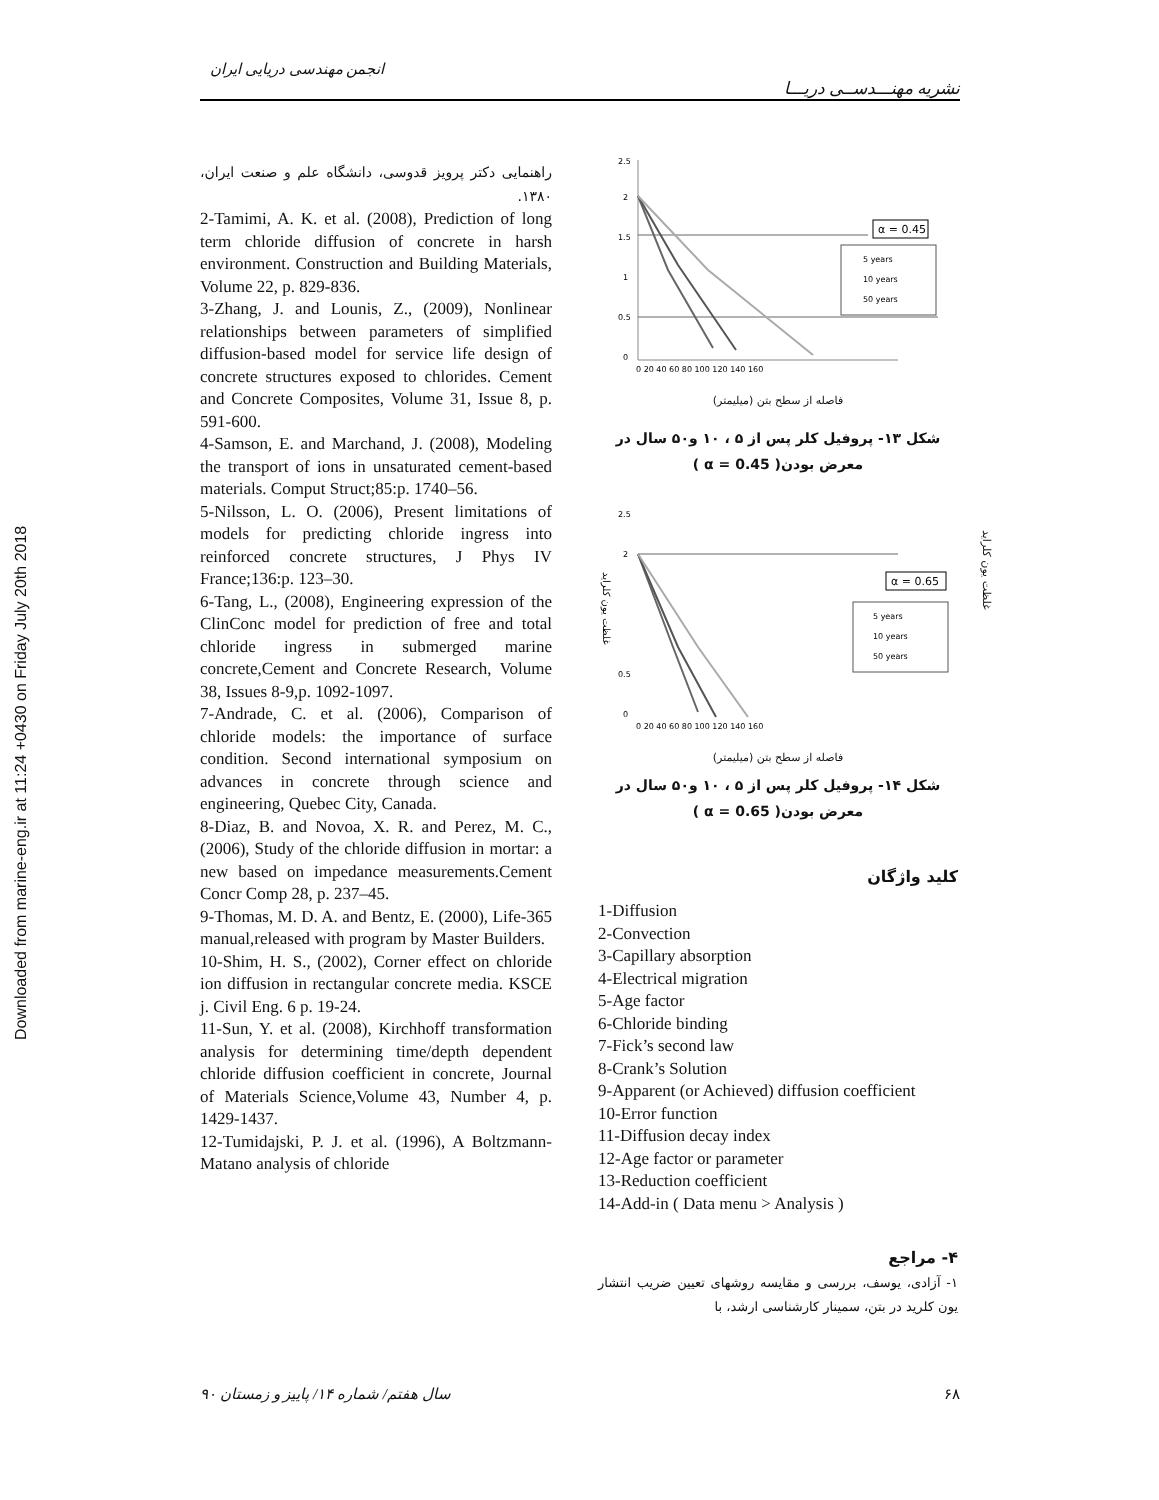Downloaded from marine-eng.ir at 11:24 +0430 on Friday July 20th 2018
انجمن مهندسی دریایی ایران
نشریه مهنـــدســی دریـــا
راهنمایی دکتر پرویز قدوسی، دانشگاه علم و صنعت ایران، ۱۳۸۰.
2-Tamimi, A. K. et al. (2008), Prediction of long term chloride diffusion of concrete in harsh environment. Construction and Building Materials, Volume 22, p. 829-836.
3-Zhang, J. and Lounis, Z., (2009), Nonlinear relationships between parameters of simplified diffusion-based model for service life design of concrete structures exposed to chlorides. Cement and Concrete Composites, Volume 31, Issue 8, p. 591-600.
4-Samson, E. and Marchand, J. (2008), Modeling the transport of ions in unsaturated cement-based materials. Comput Struct;85:p. 1740–56.
5-Nilsson, L. O. (2006), Present limitations of models for predicting chloride ingress into reinforced concrete structures, J Phys IV France;136:p. 123–30.
6-Tang, L., (2008), Engineering expression of the ClinConc model for prediction of free and total chloride ingress in submerged marine concrete,Cement and Concrete Research, Volume 38, Issues 8-9,p. 1092-1097.
7-Andrade, C. et al. (2006), Comparison of chloride models: the importance of surface condition. Second international symposium on advances in concrete through science and engineering, Quebec City, Canada.
8-Diaz, B. and Novoa, X. R. and Perez, M. C., (2006), Study of the chloride diffusion in mortar: a new based on impedance measurements.Cement Concr Comp 28, p. 237–45.
9-Thomas, M. D. A. and Bentz, E. (2000), Life-365 manual,released with program by Master Builders.
10-Shim, H. S., (2002), Corner effect on chloride ion diffusion in rectangular concrete media. KSCE j. Civil Eng. 6 p. 19-24.
11-Sun, Y. et al. (2008), Kirchhoff transformation analysis for determining time/depth dependent chloride diffusion coefficient in concrete, Journal of Materials Science,Volume 43, Number 4, p. 1429-1437.
12-Tumidajski, P. J. et al. (1996), A Boltzmann-Matano analysis of chloride
2.5
2
1.5
1
0.5
0
0 20 40 60 80 100 120 140 160
α = 0.45
5 years
10 years
50 years
فاصله از سطح بتن (میلیمتر)
شکل ۱۳- پروفیل کلر پس از ۵ ، ۱۰ و۵۰ سال در معرض بودن( α = 0.45 )
2.5
2
0.5
0
غلظت یون کلراید
0 20 40 60 80 100 120 140 160
α = 0.65
5 years
10 years
50 years
فاصله از سطح بتن (میلیمتر)
شکل ۱۴- پروفیل کلر پس از ۵ ، ۱۰ و۵۰ سال در معرض بودن( α = 0.65 )
کلید واژگان
1-Diffusion
2-Convection
3-Capillary absorption
4-Electrical migration
5-Age factor
6-Chloride binding
7-Fick’s second law
8-Crank’s Solution
9-Apparent (or Achieved) diffusion coefficient
10-Error function
11-Diffusion decay index
12-Age factor or parameter
13-Reduction coefficient
14-Add-in ( Data menu > Analysis )
۴- مراجع
۱- آزادی، یوسف، بررسی و مقایسه روشهای تعیین ضریب انتشار یون کلرید در بتن، سمینار کارشناسی ارشد، با
غلظت یون کلراید
سال هفتم/ شماره ۱۴/ پاییز و زمستان ۹۰ ۶۸